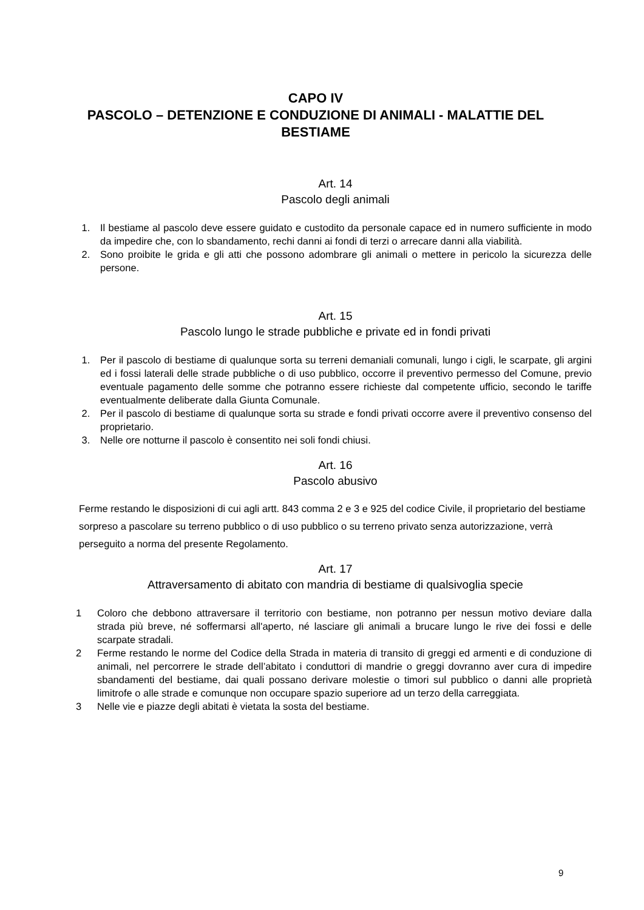CAPO IV
PASCOLO – DETENZIONE E CONDUZIONE DI ANIMALI - MALATTIE DEL BESTIAME
Art. 14
Pascolo degli animali
1. Il bestiame al pascolo deve essere guidato e custodito da personale capace ed in numero sufficiente in modo da impedire che, con lo sbandamento, rechi danni ai fondi di terzi o arrecare danni alla viabilità.
2. Sono proibite le grida e gli atti che possono adombrare gli animali o mettere in pericolo la sicurezza delle persone.
Art. 15
Pascolo lungo le strade pubbliche e private ed in fondi privati
1. Per il pascolo di bestiame di qualunque sorta su terreni demaniali comunali, lungo i cigli, le scarpate, gli argini ed i fossi laterali delle strade pubbliche o di uso pubblico, occorre il preventivo permesso del Comune, previo eventuale pagamento delle somme che potranno essere richieste dal competente ufficio, secondo le tariffe eventualmente deliberate dalla Giunta Comunale.
2. Per il pascolo di bestiame di qualunque sorta su strade e fondi privati occorre avere il preventivo consenso del proprietario.
3. Nelle ore notturne il pascolo è consentito nei soli fondi chiusi.
Art. 16
Pascolo abusivo
Ferme restando le disposizioni di cui agli artt. 843 comma 2 e 3 e 925 del codice Civile, il proprietario del bestiame sorpreso a pascolare su terreno pubblico o di uso pubblico o su terreno privato senza autorizzazione, verrà perseguito a norma del presente Regolamento.
Art. 17
Attraversamento di abitato con mandria di bestiame di qualsivoglia specie
1 Coloro che debbono attraversare il territorio con bestiame, non potranno per nessun motivo deviare dalla strada più breve, né soffermarsi all'aperto, né lasciare gli animali a brucare lungo le rive dei fossi e delle scarpate stradali.
2 Ferme restando le norme del Codice della Strada in materia di transito di greggi ed armenti e di conduzione di animali, nel percorrere le strade dell’abitato i conduttori di mandrie o greggi dovranno aver cura di impedire sbandamenti del bestiame, dai quali possano derivare molestie o timori sul pubblico o danni alle proprietà limitrofe o alle strade e comunque non occupare spazio superiore ad un terzo della carreggiata.
3 Nelle vie e piazze degli abitati è vietata la sosta del bestiame.
9